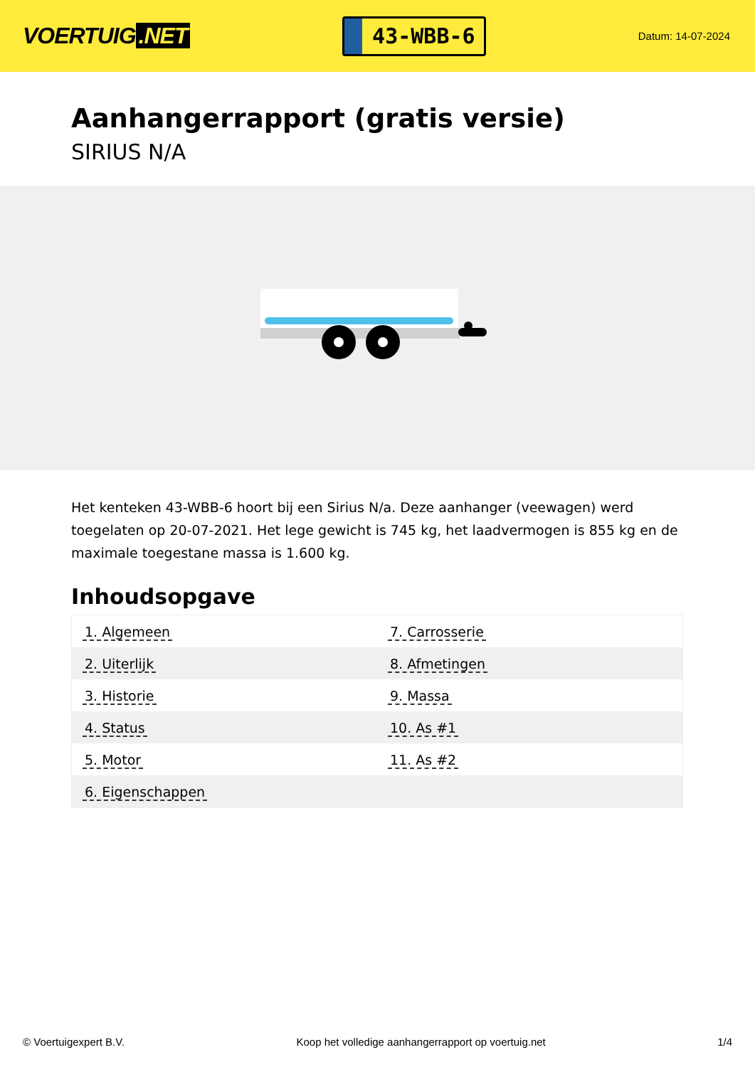VOERTUIG.NET
43-WBB-6
Datum: 14-07-2024
Aanhangerrapport (gratis versie)
SIRIUS N/A
Het kenteken 43-WBB-6 hoort bij een Sirius N/a. Deze aanhanger (veewagen) werd toegelaten op 20-07-2021. Het lege gewicht is 745 kg, het laadvermogen is 855 kg en de maximale toegestane massa is 1.600 kg.
Inhoudsopgave
| 1. Algemeen | 7. Carrosserie |
| 2. Uiterlijk | 8. Afmetingen |
| 3. Historie | 9. Massa |
| 4. Status | 10. As #1 |
| 5. Motor | 11. As #2 |
| 6. Eigenschappen | |
© Voertuigexpert B.V. Koop het volledige aanhangerrapport op voertuig.net 1/4